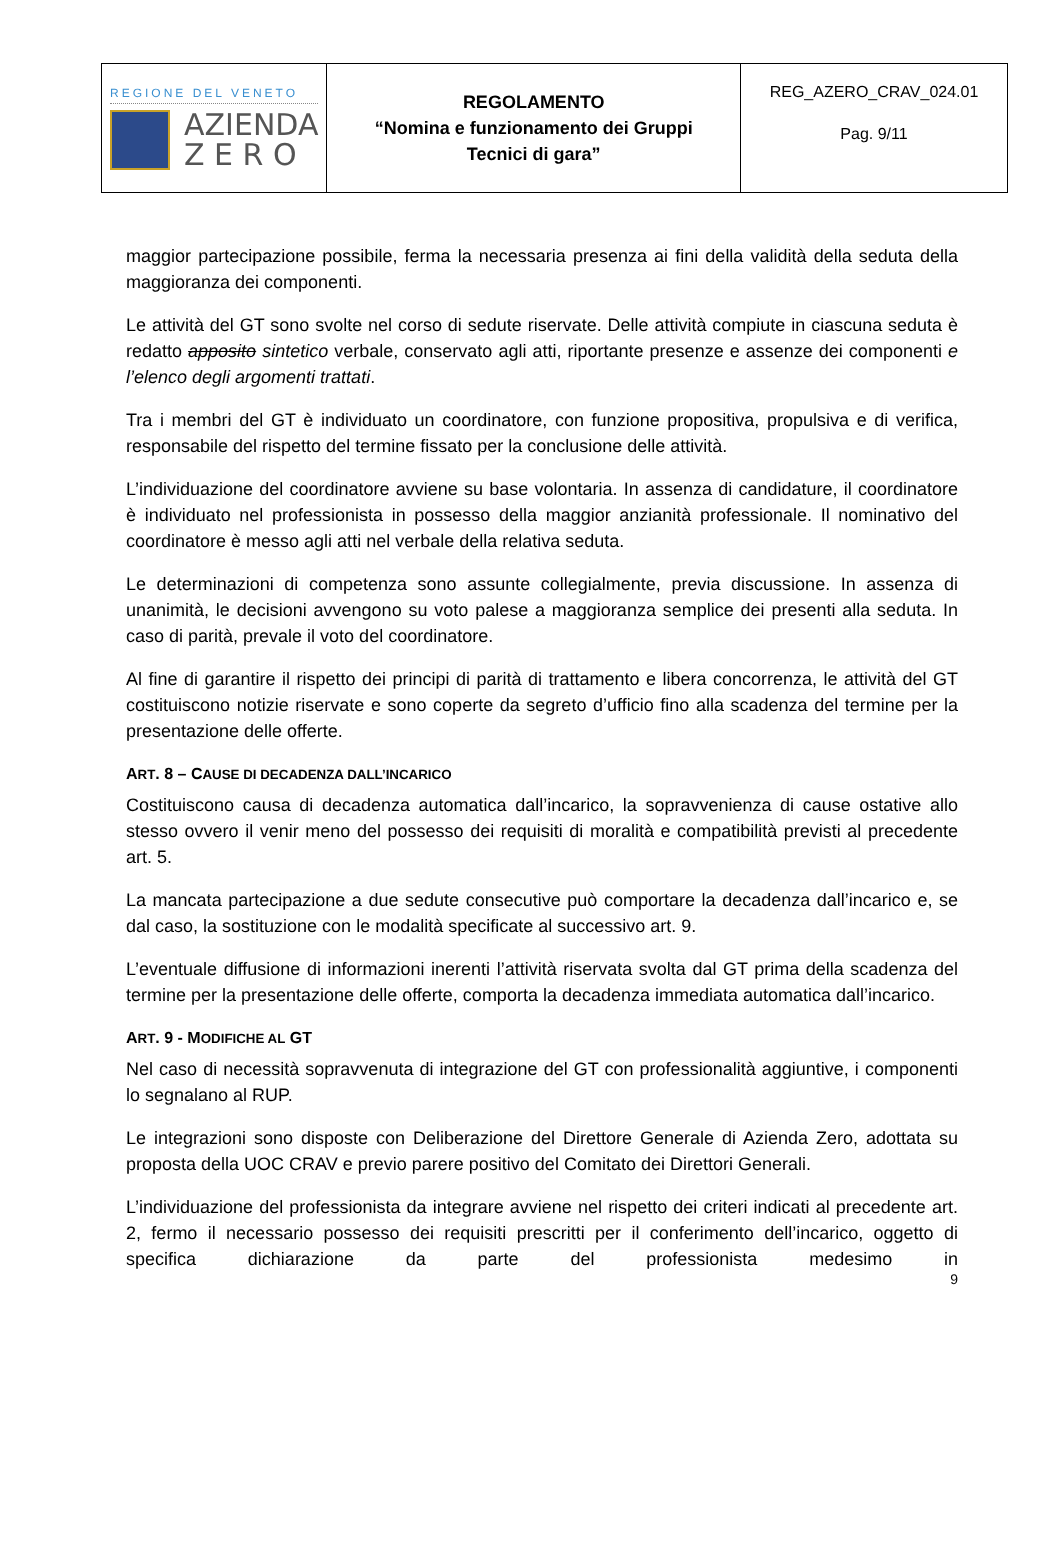| REGIONE DEL VENETO AZIENDA Z E R O | REGOLAMENTO “Nomina e funzionamento dei Gruppi Tecnici di gara” | REG_AZERO_CRAV_024.01 Pag. 9/11 |
maggior partecipazione possibile, ferma la necessaria presenza ai fini della validità della seduta della maggioranza dei componenti.
Le attività del GT sono svolte nel corso di sedute riservate. Delle attività compiute in ciascuna seduta è redatto apposito sintetico verbale, conservato agli atti, riportante presenze e assenze dei componenti e l’elenco degli argomenti trattati.
Tra i membri del GT è individuato un coordinatore, con funzione propositiva, propulsiva e di verifica, responsabile del rispetto del termine fissato per la conclusione delle attività.
L’individuazione del coordinatore avviene su base volontaria. In assenza di candidature, il coordinatore è individuato nel professionista in possesso della maggior anzianità professionale. Il nominativo del coordinatore è messo agli atti nel verbale della relativa seduta.
Le determinazioni di competenza sono assunte collegialmente, previa discussione. In assenza di unanimità, le decisioni avvengono su voto palese a maggioranza semplice dei presenti alla seduta. In caso di parità, prevale il voto del coordinatore.
Al fine di garantire il rispetto dei principi di parità di trattamento e libera concorrenza, le attività del GT costituiscono notizie riservate e sono coperte da segreto d’ufficio fino alla scadenza del termine per la presentazione delle offerte.
ART. 8 – CAUSE DI DECADENZA DALL’INCARICO
Costituiscono causa di decadenza automatica dall’incarico, la sopravvenienza di cause ostative allo stesso ovvero il venir meno del possesso dei requisiti di moralità e compatibilità previsti al precedente art. 5.
La mancata partecipazione a due sedute consecutive può comportare la decadenza dall’incarico e, se dal caso, la sostituzione con le modalità specificate al successivo art. 9.
L’eventuale diffusione di informazioni inerenti l’attività riservata svolta dal GT prima della scadenza del termine per la presentazione delle offerte, comporta la decadenza immediata automatica dall’incarico.
ART. 9 - MODIFICHE AL GT
Nel caso di necessità sopravvenuta di integrazione del GT con professionalità aggiuntive, i componenti lo segnalano al RUP.
Le integrazioni sono disposte con Deliberazione del Direttore Generale di Azienda Zero, adottata su proposta della UOC CRAV e previo parere positivo del Comitato dei Direttori Generali.
L’individuazione del professionista da integrare avviene nel rispetto dei criteri indicati al precedente art. 2, fermo il necessario possesso dei requisiti prescritti per il conferimento dell’incarico, oggetto di specifica dichiarazione da parte del professionista medesimo in
9